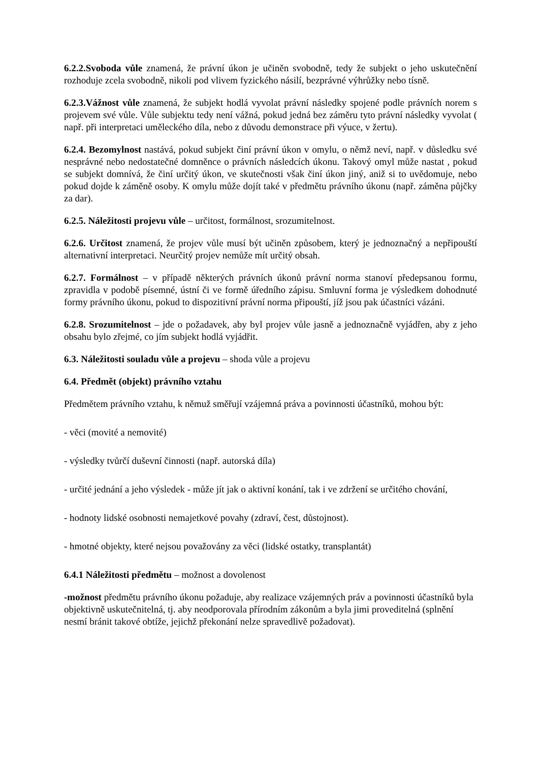6.2.2.Svoboda vůle znamená, že právní úkon je učiněn svobodně, tedy že subjekt o jeho uskutečnění rozhoduje zcela svobodně, nikoli pod vlivem fyzického násilí, bezprávné výhrůžky nebo tísně.
6.2.3.Vážnost vůle znamená, že subjekt hodlá vyvolat právní následky spojené podle právních norem s projevem své vůle. Vůle subjektu tedy není vážná, pokud jedná bez záměru tyto právní následky vyvolat ( např. při interpretaci uměleckého díla, nebo z důvodu demonstrace při výuce, v žertu).
6.2.4. Bezomylnost nastává, pokud subjekt činí právní úkon v omylu, o němž neví, např. v důsledku své nesprávné nebo nedostatečné domněnce o právních následcích úkonu. Takový omyl může nastat , pokud se subjekt domnívá, že činí určitý úkon, ve skutečnosti však činí úkon jiný, aniž si to uvědomuje, nebo pokud dojde k záměně osoby. K omylu může dojít také v předmětu právního úkonu (např. záměna půjčky za dar).
6.2.5. Náležitosti projevu vůle – určitost, formálnost, srozumitelnost.
6.2.6. Určitost znamená, že projev vůle musí být učiněn způsobem, který je jednoznačný a nepřipouští alternativní interpretaci. Neurčitý projev nemůže mít určitý obsah.
6.2.7. Formálnost – v případě některých právních úkonů právní norma stanoví předepsanou formu, zpravidla v podobě písemné, ústní či ve formě úředního zápisu. Smluvní forma je výsledkem dohodnuté formy právního úkonu, pokud to dispozitivní právní norma připouští, jíž jsou pak účastníci vázáni.
6.2.8. Srozumitelnost – jde o požadavek, aby byl projev vůle jasně a jednoznačně vyjádřen, aby z jeho obsahu bylo zřejmé, co jím subjekt hodlá vyjádřit.
6.3. Náležitosti souladu vůle a projevu – shoda vůle a projevu
6.4. Předmět (objekt) právního vztahu
Předmětem právního vztahu, k němuž směřují vzájemná práva a povinnosti účastníků, mohou být:
- věci (movité a nemovité)
- výsledky tvůrčí duševní činnosti (např. autorská díla)
- určité jednání a jeho výsledek - může jít jak o aktivní konání, tak i ve zdržení se určitého chování,
- hodnoty lidské osobnosti nemajetkové povahy (zdraví, čest, důstojnost).
- hmotné objekty, které nejsou považovány za věci (lidské ostatky, transplantát)
6.4.1 Náležitosti předmětu – možnost a dovolenost
-možnost předmětu právního úkonu požaduje, aby realizace vzájemných práv a povinnosti účastníků byla objektivně uskutečnitelná, tj. aby neodporovala přírodním zákonům a byla jimi proveditelná (splnění nesmí bránit takové obtíže, jejichž překonání nelze spravedlivě požadovat).